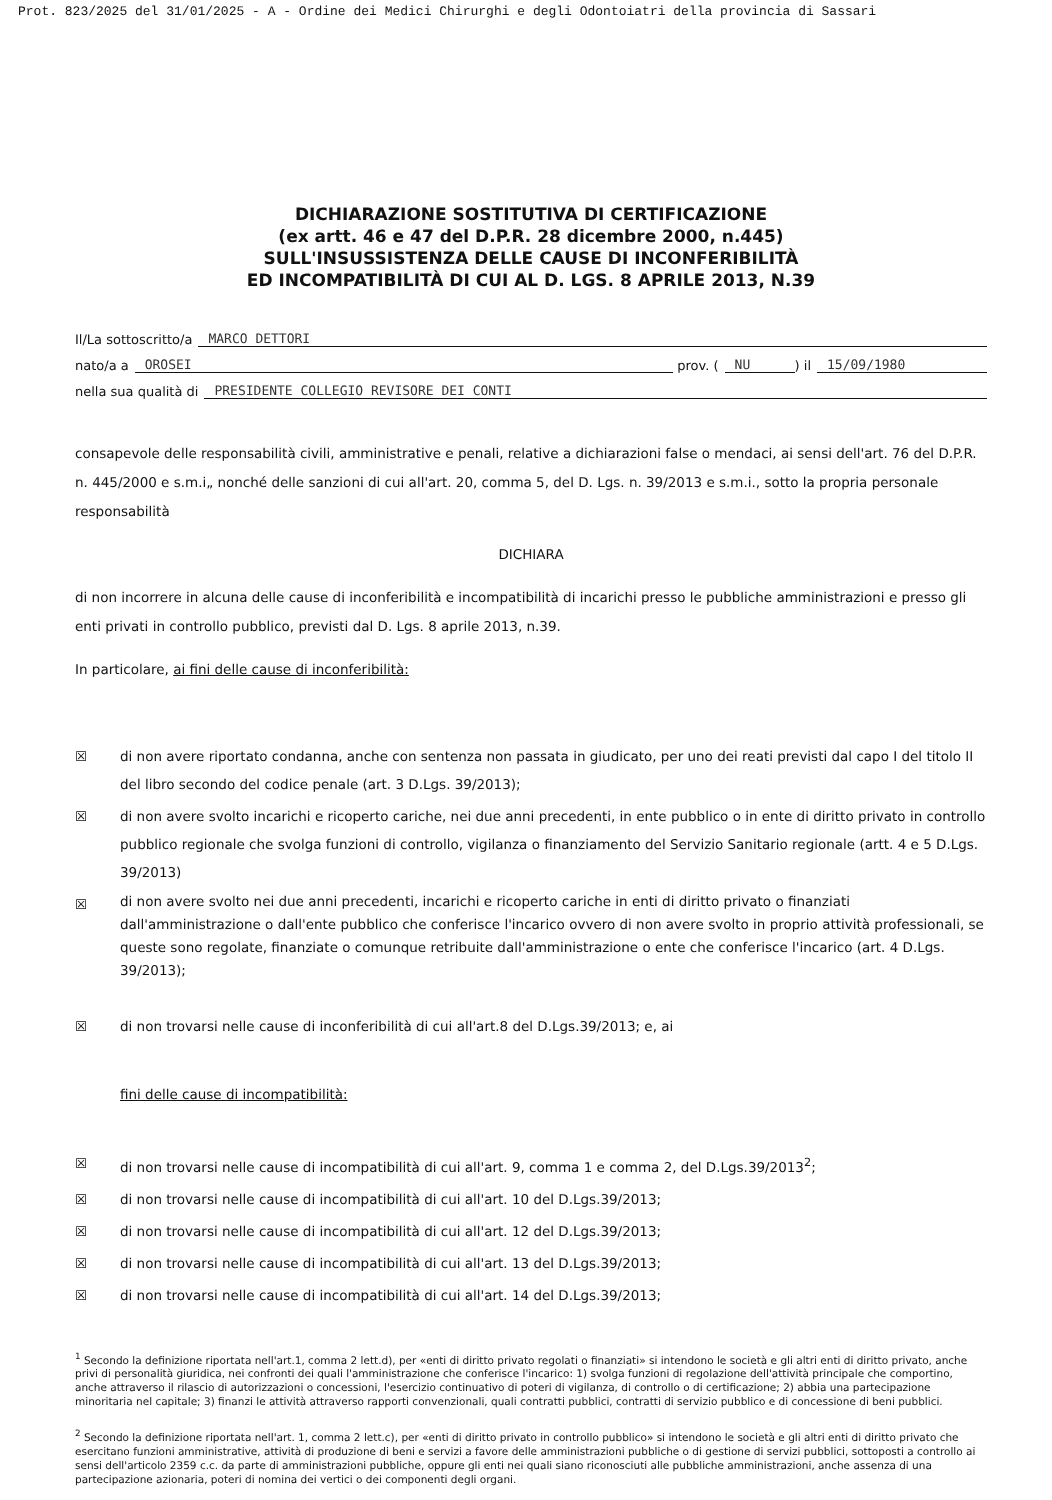Prot. 823/2025 del 31/01/2025 - A - Ordine dei Medici Chirurghi e degli Odontoiatri della provincia di Sassari
DICHIARAZIONE SOSTITUTIVA DI CERTIFICAZIONE
(ex artt. 46 e 47 del D.P.R. 28 dicembre 2000, n.445)
SULL'INSUSSISTENZA DELLE CAUSE DI INCONFERIBILITÀ
ED INCOMPATIBILITÀ DI CUI AL D. LGS. 8 APRILE 2013, N.39
Il/La sottoscritto/a MARCO DETTORI
nato/a a OROSEI prov. ( NU ) il 15/09/1980
nella sua qualità di PRESIDENTE COLLEGIO REVISORE DEI CONTI
consapevole delle responsabilità civili, amministrative e penali, relative a dichiarazioni false o mendaci, ai sensi dell'art. 76 del D.P.R. n. 445/2000 e s.m.i„ nonché delle sanzioni di cui all'art. 20, comma 5, del D. Lgs. n. 39/2013 e s.m.i., sotto la propria personale responsabilità
DICHIARA
di non incorrere in alcuna delle cause di inconferibilità e incompatibilità di incarichi presso le pubbliche amministrazioni e presso gli enti privati in controllo pubblico, previsti dal D. Lgs. 8 aprile 2013, n.39.
In particolare, ai fini delle cause di inconferibilità:
☒ di non avere riportato condanna, anche con sentenza non passata in giudicato, per uno dei reati previsti dal capo I del titolo II del libro secondo del codice penale (art. 3 D.Lgs. 39/2013);
☒ di non avere svolto incarichi e ricoperto cariche, nei due anni precedenti, in ente pubblico o in ente di diritto privato in controllo pubblico regionale che svolga funzioni di controllo, vigilanza o finanziamento del Servizio Sanitario regionale (artt. 4 e 5 D.Lgs. 39/2013)
☒
di non avere svolto nei due anni precedenti, incarichi e ricoperto cariche in enti di diritto privato o finanziati dall'amministrazione o dall'ente pubblico che conferisce l'incarico ovvero di non avere svolto in proprio attività professionali, se queste sono regolate, finanziate o comunque retribuite dall'amministrazione o ente che conferisce l'incarico (art. 4 D.Lgs. 39/2013);
☒ di non trovarsi nelle cause di inconferibilità di cui all'art.8 del D.Lgs.39/2013; e, ai
fini delle cause di incompatibilità:
☒ di non trovarsi nelle cause di incompatibilità di cui all'art. 9, comma 1 e comma 2, del D.Lgs.39/2013<sup>2</sup>;
☒ di non trovarsi nelle cause di incompatibilità di cui all'art. 10 del D.Lgs.39/2013;
☒ di non trovarsi nelle cause di incompatibilità di cui all'art. 12 del D.Lgs.39/2013;
☒ di non trovarsi nelle cause di incompatibilità di cui all'art. 13 del D.Lgs.39/2013;
☒ di non trovarsi nelle cause di incompatibilità di cui all'art. 14 del D.Lgs.39/2013;
<sup>1</sup> Secondo la definizione riportata nell'art.1, comma 2 lett.d), per «enti di diritto privato regolati o finanziati» si intendono le società e gli altri enti di diritto privato, anche privi di personalità giuridica, nei confronti dei quali l'amministrazione che conferisce l'incarico: 1) svolga funzioni di regolazione dell'attività principale che comportino, anche attraverso il rilascio di autorizzazioni o concessioni, l'esercizio continuativo di poteri di vigilanza, di controllo o di certificazione; 2) abbia una partecipazione minoritaria nel capitale; 3) finanzi le attività attraverso rapporti convenzionali, quali contratti pubblici, contratti di servizio pubblico e di concessione di beni pubblici.
<sup>2</sup> Secondo la definizione riportata nell'art. 1, comma 2 lett.c), per «enti di diritto privato in controllo pubblico» si intendono le società e gli altri enti di diritto privato che esercitano funzioni amministrative, attività di produzione di beni e servizi a favore delle amministrazioni pubbliche o di gestione di servizi pubblici, sottoposti a controllo ai sensi dell'articolo 2359 c.c. da parte di amministrazioni pubbliche, oppure gli enti nei quali siano riconosciuti alle pubbliche amministrazioni, anche assenza di una partecipazione azionaria, poteri di nomina dei vertici o dei componenti degli organi.